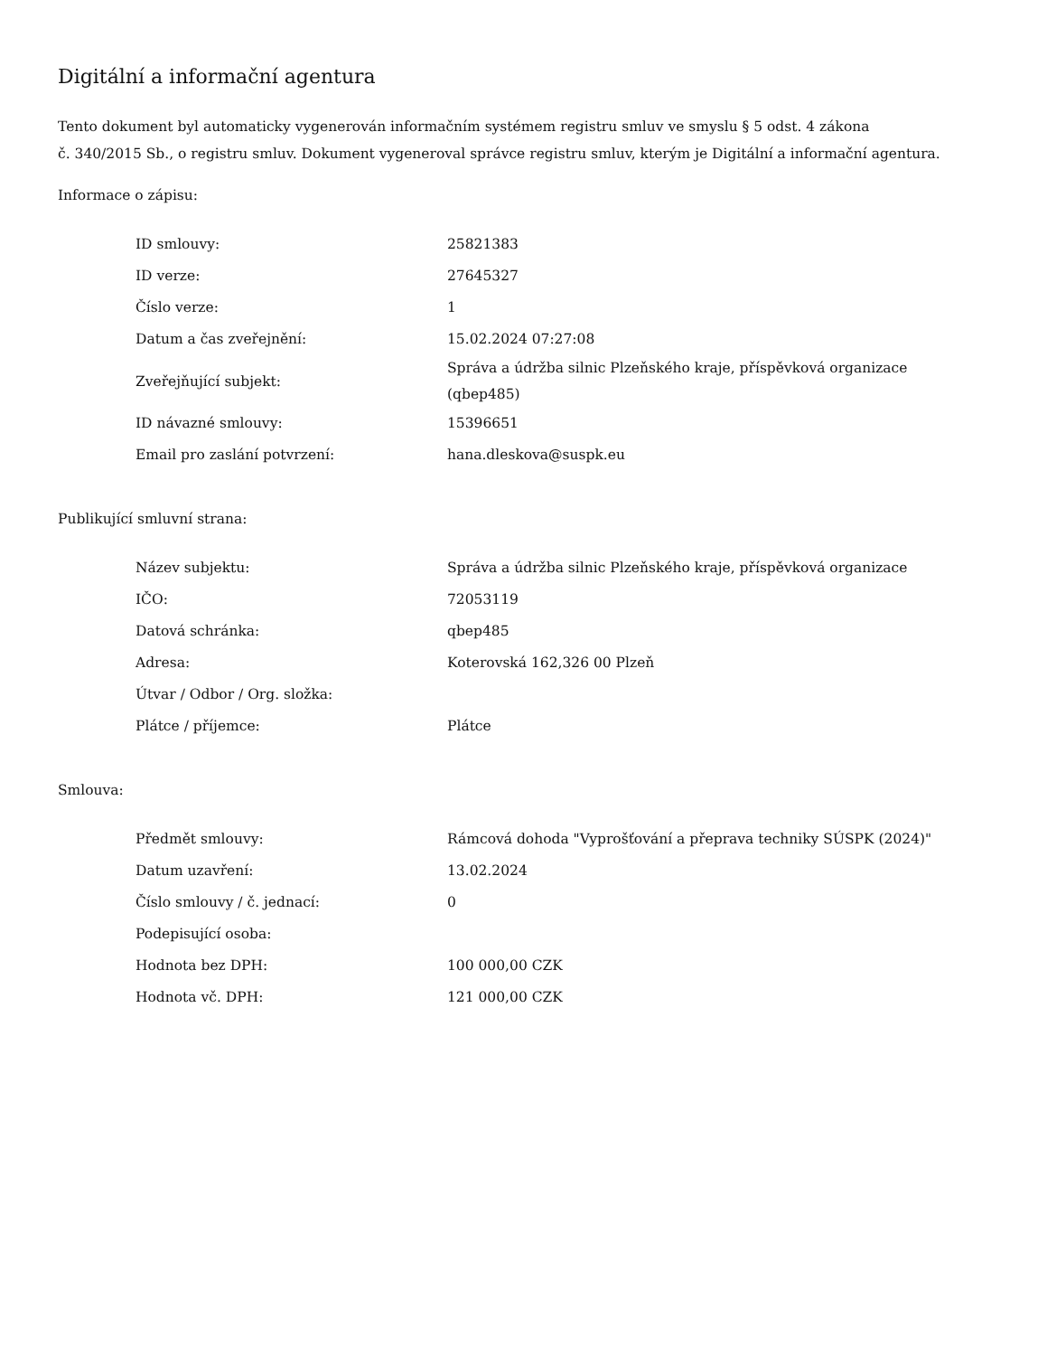Digitální a informační agentura
Tento dokument byl automaticky vygenerován informačním systémem registru smluv ve smyslu § 5 odst. 4 zákona
č. 340/2015 Sb., o registru smluv. Dokument vygeneroval správce registru smluv, kterým je Digitální a informační agentura.
Informace o zápisu:
| ID smlouvy: | 25821383 |
| ID verze: | 27645327 |
| Číslo verze: | 1 |
| Datum a čas zveřejnění: | 15.02.2024 07:27:08 |
| Zveřejňující subjekt: | Správa a údržba silnic Plzeňského kraje, příspěvková organizace (qbep485) |
| ID návazné smlouvy: | 15396651 |
| Email pro zaslání potvrzení: | hana.dleskova@suspk.eu |
Publikující smluvní strana:
| Název subjektu: | Správa a údržba silnic Plzeňského kraje, příspěvková organizace |
| IČO: | 72053119 |
| Datová schránka: | qbep485 |
| Adresa: | Koterovská 162,326 00 Plzeň |
| Útvar / Odbor / Org. složka: | |
| Plátce / příjemce: | Plátce |
Smlouva:
| Předmět smlouvy: | Rámcová dohoda "Vyprošťování a přeprava techniky SÚSPK (2024)" |
| Datum uzavření: | 13.02.2024 |
| Číslo smlouvy / č. jednací: | 0 |
| Podepisující osoba: | |
| Hodnota bez DPH: | 100 000,00 CZK |
| Hodnota vč. DPH: | 121 000,00 CZK |